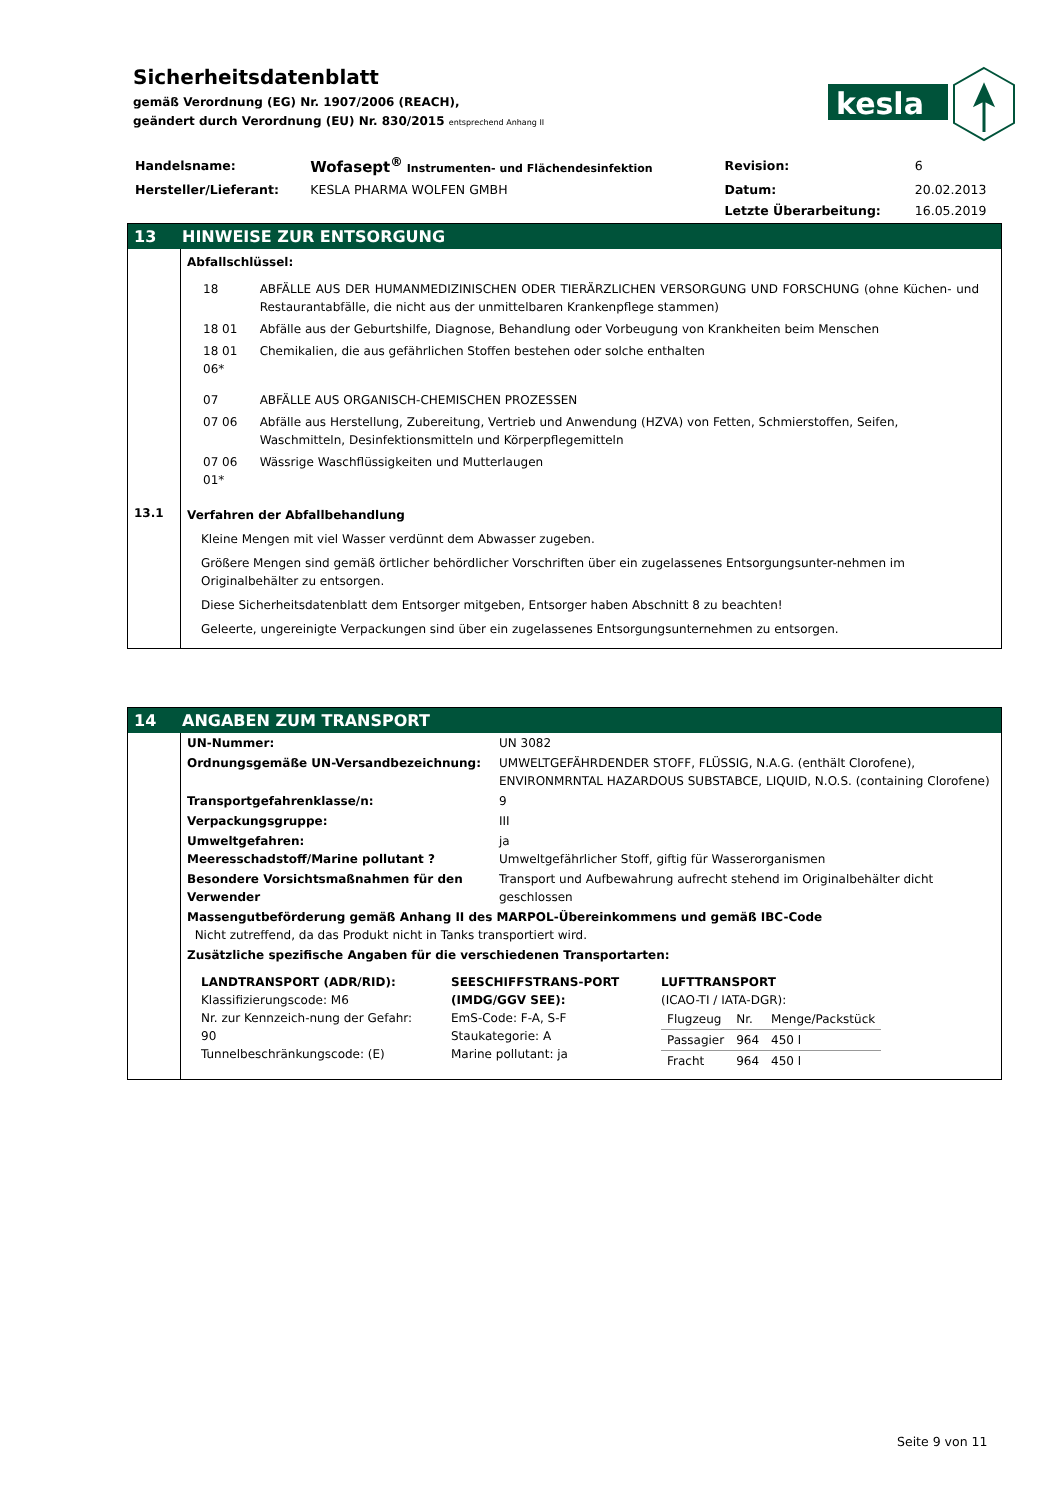Sicherheitsdatenblatt
gemäß Verordnung (EG) Nr. 1907/2006 (REACH),
geändert durch Verordnung (EU) Nr. 830/2015 entsprechend Anhang II
kesla
| Handelsname: | Wofasept<sup>®</sup> Instrumenten- und Flächendesinfektion | Revision: | 6 |
| Hersteller/Lieferant: | KESLA PHARMA WOLFEN GMBH | Datum: | 20.02.2013 |
| | | Letzte Überarbeitung: | 16.05.2019 |
13 HINWEISE ZUR ENTSORGUNG
Abfallschlüssel:
| 18 | ABFÄLLE AUS DER HUMANMEDIZINISCHEN ODER TIERÄRZLICHEN VERSORGUNG UND FORSCHUNG (ohne Küchen- und Restaurantabfälle, die nicht aus der unmittelbaren Krankenpflege stammen) |
| 18 01 | Abfälle aus der Geburtshilfe, Diagnose, Behandlung oder Vorbeugung von Krankheiten beim Menschen |
| 18 01 06* | Chemikalien, die aus gefährlichen Stoffen bestehen oder solche enthalten |
| 07 | ABFÄLLE AUS ORGANISCH-CHEMISCHEN PROZESSEN |
| 07 06 | Abfälle aus Herstellung, Zubereitung, Vertrieb und Anwendung (HZVA) von Fetten, Schmierstoffen, Seifen, Waschmitteln, Desinfektionsmitteln und Körperpflegemitteln |
| 07 06 01* | Wässrige Waschflüssigkeiten und Mutterlaugen |
13.1
Verfahren der Abfallbehandlung
Kleine Mengen mit viel Wasser verdünnt dem Abwasser zugeben.
Größere Mengen sind gemäß örtlicher behördlicher Vorschriften über ein zugelassenes Entsorgungsunter-nehmen im Originalbehälter zu entsorgen.
Diese Sicherheitsdatenblatt dem Entsorger mitgeben, Entsorger haben Abschnitt 8 zu beachten!
Geleerte, ungereinigte Verpackungen sind über ein zugelassenes Entsorgungsunternehmen zu entsorgen.
14 ANGABEN ZUM TRANSPORT
| UN-Nummer: | UN 3082 |
| Ordnungsgemäße UN-Versandbezeichnung: | UMWELTGEFÄHRDENDER STOFF, FLÜSSIG, N.A.G. (enthält Clorofene), ENVIRONMRNTAL HAZARDOUS SUBSTABCE, LIQUID, N.O.S. (containing Clorofene) |
| Transportgefahrenklasse/n: | 9 |
| Verpackungsgruppe: | III |
| Umweltgefahren: Meeresschadstoff/Marine pollutant ? | ja Umweltgefährlicher Stoff, giftig für Wasserorganismen |
| Besondere Vorsichtsmaßnahmen für den Verwender | Transport und Aufbewahrung aufrecht stehend im Originalbehälter dicht geschlossen |
| Massengutbeförderung gemäß Anhang II des MARPOL-Übereinkommens und gemäß IBC-Code Nicht zutreffend, da das Produkt nicht in Tanks transportiert wird. | |
| Zusätzliche spezifische Angaben für die verschiedenen Transportarten: | |
LANDTRANSPORT (ADR/RID):
Klassifizierungscode: M6
Nr. zur Kennzeich-nung der Gefahr: 90
Tunnelbeschränkungscode: (E)
SEESCHIFFSTRANS-PORT (IMDG/GGV SEE):
EmS-Code: F-A, S-F
Staukategorie: A
Marine pollutant: ja
LUFTTRANSPORT
(ICAO-TI / IATA-DGR):
| Flugzeug | Nr. | Menge/Packstück |
| Passagier | 964 | 450 l |
| Fracht | 964 | 450 l |
Seite 9 von 11